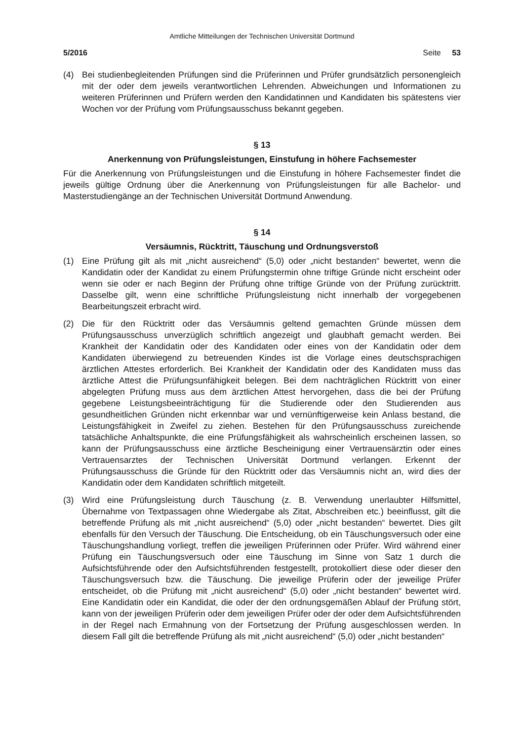Amtliche Mitteilungen der Technischen Universität Dortmund
5/2016 Seite 53
(4) Bei studienbegleitenden Prüfungen sind die Prüferinnen und Prüfer grundsätzlich personengleich mit der oder dem jeweils verantwortlichen Lehrenden. Abweichungen und Informationen zu weiteren Prüferinnen und Prüfern werden den Kandidatinnen und Kandidaten bis spätestens vier Wochen vor der Prüfung vom Prüfungsausschuss bekannt gegeben.
§ 13
Anerkennung von Prüfungsleistungen, Einstufung in höhere Fachsemester
Für die Anerkennung von Prüfungsleistungen und die Einstufung in höhere Fachsemester findet die jeweils gültige Ordnung über die Anerkennung von Prüfungsleistungen für alle Bachelor- und Masterstudiengänge an der Technischen Universität Dortmund Anwendung.
§ 14
Versäumnis, Rücktritt, Täuschung und Ordnungsverstoß
(1) Eine Prüfung gilt als mit „nicht ausreichend“ (5,0) oder „nicht bestanden“ bewertet, wenn die Kandidatin oder der Kandidat zu einem Prüfungstermin ohne triftige Gründe nicht erscheint oder wenn sie oder er nach Beginn der Prüfung ohne triftige Gründe von der Prüfung zurücktritt. Dasselbe gilt, wenn eine schriftliche Prüfungsleistung nicht innerhalb der vorgegebenen Bearbeitungszeit erbracht wird.
(2) Die für den Rücktritt oder das Versäumnis geltend gemachten Gründe müssen dem Prüfungsausschuss unverzüglich schriftlich angezeigt und glaubhaft gemacht werden. Bei Krankheit der Kandidatin oder des Kandidaten oder eines von der Kandidatin oder dem Kandidaten überwiegend zu betreuenden Kindes ist die Vorlage eines deutschsprachigen ärztlichen Attestes erforderlich. Bei Krankheit der Kandidatin oder des Kandidaten muss das ärztliche Attest die Prüfungsunfähigkeit belegen. Bei dem nachträglichen Rücktritt von einer abgelegten Prüfung muss aus dem ärztlichen Attest hervorgehen, dass die bei der Prüfung gegebene Leistungsbeeinträchtigung für die Studierende oder den Studierenden aus gesundheitlichen Gründen nicht erkennbar war und vernünftigerweise kein Anlass bestand, die Leistungsfähigkeit in Zweifel zu ziehen. Bestehen für den Prüfungsausschuss zureichende tatsächliche Anhaltspunkte, die eine Prüfungsfähigkeit als wahrscheinlich erscheinen lassen, so kann der Prüfungsausschuss eine ärztliche Bescheinigung einer Vertrauensärztin oder eines Vertrauensarztes der Technischen Universität Dortmund verlangen. Erkennt der Prüfungsausschuss die Gründe für den Rücktritt oder das Versäumnis nicht an, wird dies der Kandidatin oder dem Kandidaten schriftlich mitgeteilt.
(3) Wird eine Prüfungsleistung durch Täuschung (z. B. Verwendung unerlaubter Hilfsmittel, Übernahme von Textpassagen ohne Wiedergabe als Zitat, Abschreiben etc.) beeinflusst, gilt die betreffende Prüfung als mit „nicht ausreichend“ (5,0) oder „nicht bestanden“ bewertet. Dies gilt ebenfalls für den Versuch der Täuschung. Die Entscheidung, ob ein Täuschungsversuch oder eine Täuschungshandlung vorliegt, treffen die jeweiligen Prüferinnen oder Prüfer. Wird während einer Prüfung ein Täuschungsversuch oder eine Täuschung im Sinne von Satz 1 durch die Aufsichtsführende oder den Aufsichtsführenden festgestellt, protokolliert diese oder dieser den Täuschungsversuch bzw. die Täuschung. Die jeweilige Prüferin oder der jeweilige Prüfer entscheidet, ob die Prüfung mit „nicht ausreichend“ (5,0) oder „nicht bestanden“ bewertet wird. Eine Kandidatin oder ein Kandidat, die oder der den ordnungsgemäßen Ablauf der Prüfung stört, kann von der jeweiligen Prüferin oder dem jeweiligen Prüfer oder der oder dem Aufsichtsführenden in der Regel nach Ermahnung von der Fortsetzung der Prüfung ausgeschlossen werden. In diesem Fall gilt die betreffende Prüfung als mit „nicht ausreichend“ (5,0) oder „nicht bestanden“